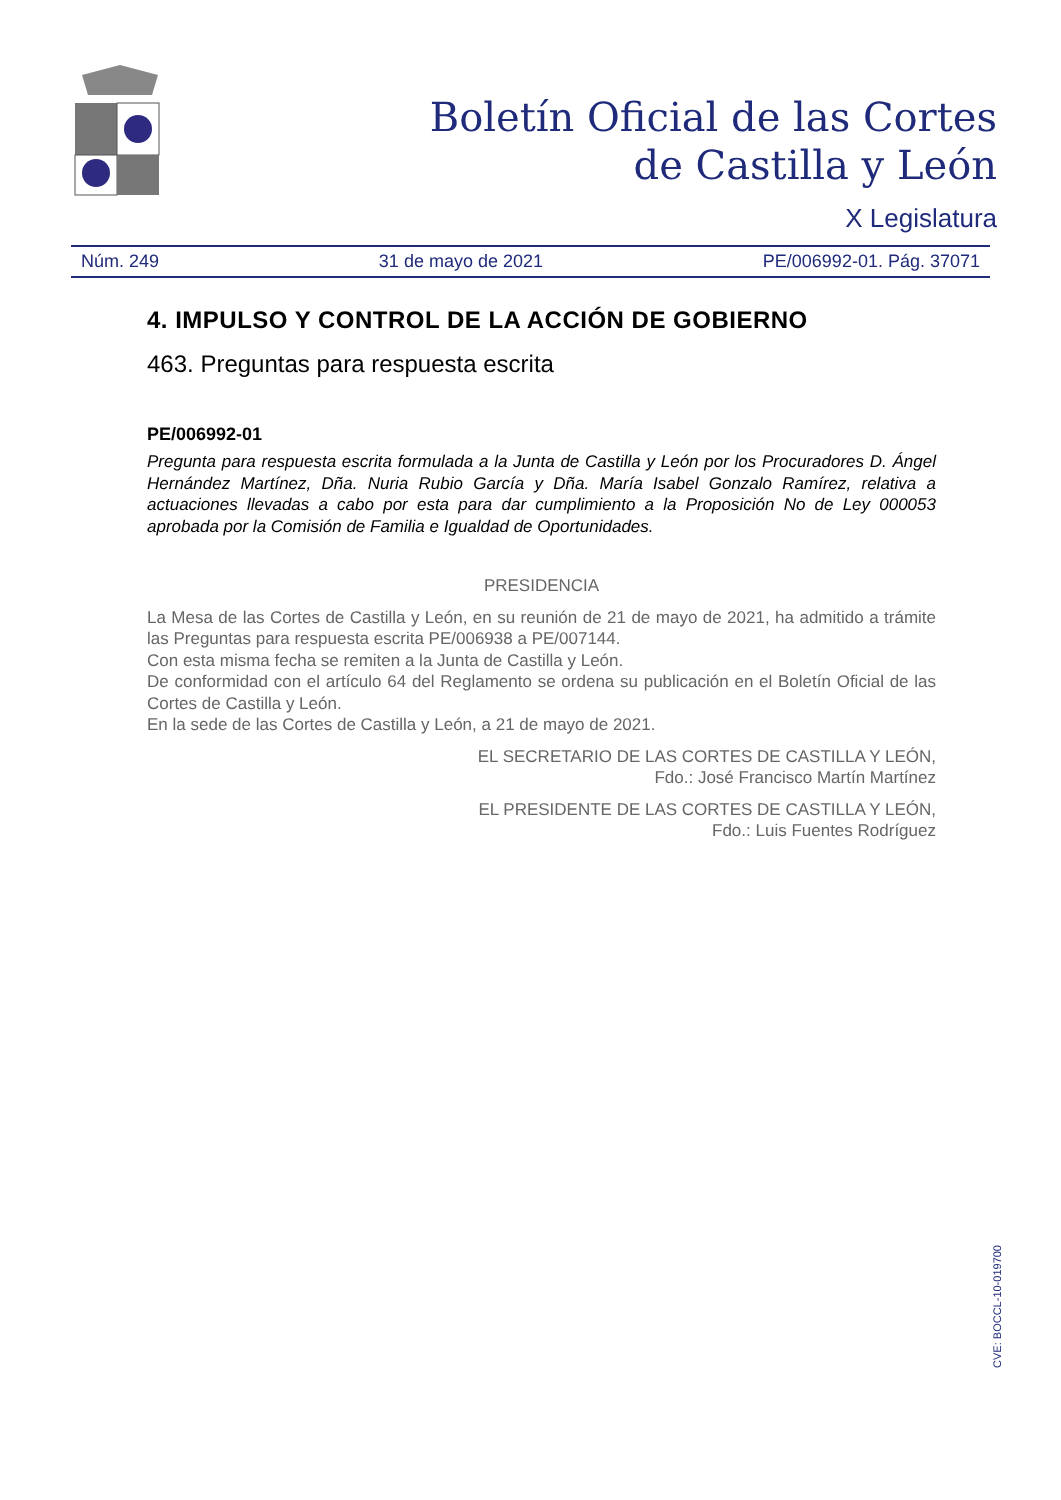Boletín Oficial de las Cortes
de Castilla y León
X Legislatura
Núm. 249 31 de mayo de 2021 PE/006992-01. Pág. 37071
4. IMPULSO Y CONTROL DE LA ACCIÓN DE GOBIERNO
463. Preguntas para respuesta escrita
PE/006992-01
Pregunta para respuesta escrita formulada a la Junta de Castilla y León por los Procuradores D. Ángel Hernández Martínez, Dña. Nuria Rubio García y Dña. María Isabel Gonzalo Ramírez, relativa a actuaciones llevadas a cabo por esta para dar cumplimiento a la Proposición No de Ley 000053 aprobada por la Comisión de Familia e Igualdad de Oportunidades.
PRESIDENCIA
La Mesa de las Cortes de Castilla y León, en su reunión de 21 de mayo de 2021, ha admitido a trámite las Preguntas para respuesta escrita PE/006938 a PE/007144.
Con esta misma fecha se remiten a la Junta de Castilla y León.
De conformidad con el artículo 64 del Reglamento se ordena su publicación en el Boletín Oficial de las Cortes de Castilla y León.
En la sede de las Cortes de Castilla y León, a 21 de mayo de 2021.
EL SECRETARIO DE LAS CORTES DE CASTILLA Y LEÓN,
Fdo.: José Francisco Martín Martínez
EL PRESIDENTE DE LAS CORTES DE CASTILLA Y LEÓN,
Fdo.: Luis Fuentes Rodríguez
CVE: BOCCL-10-019700